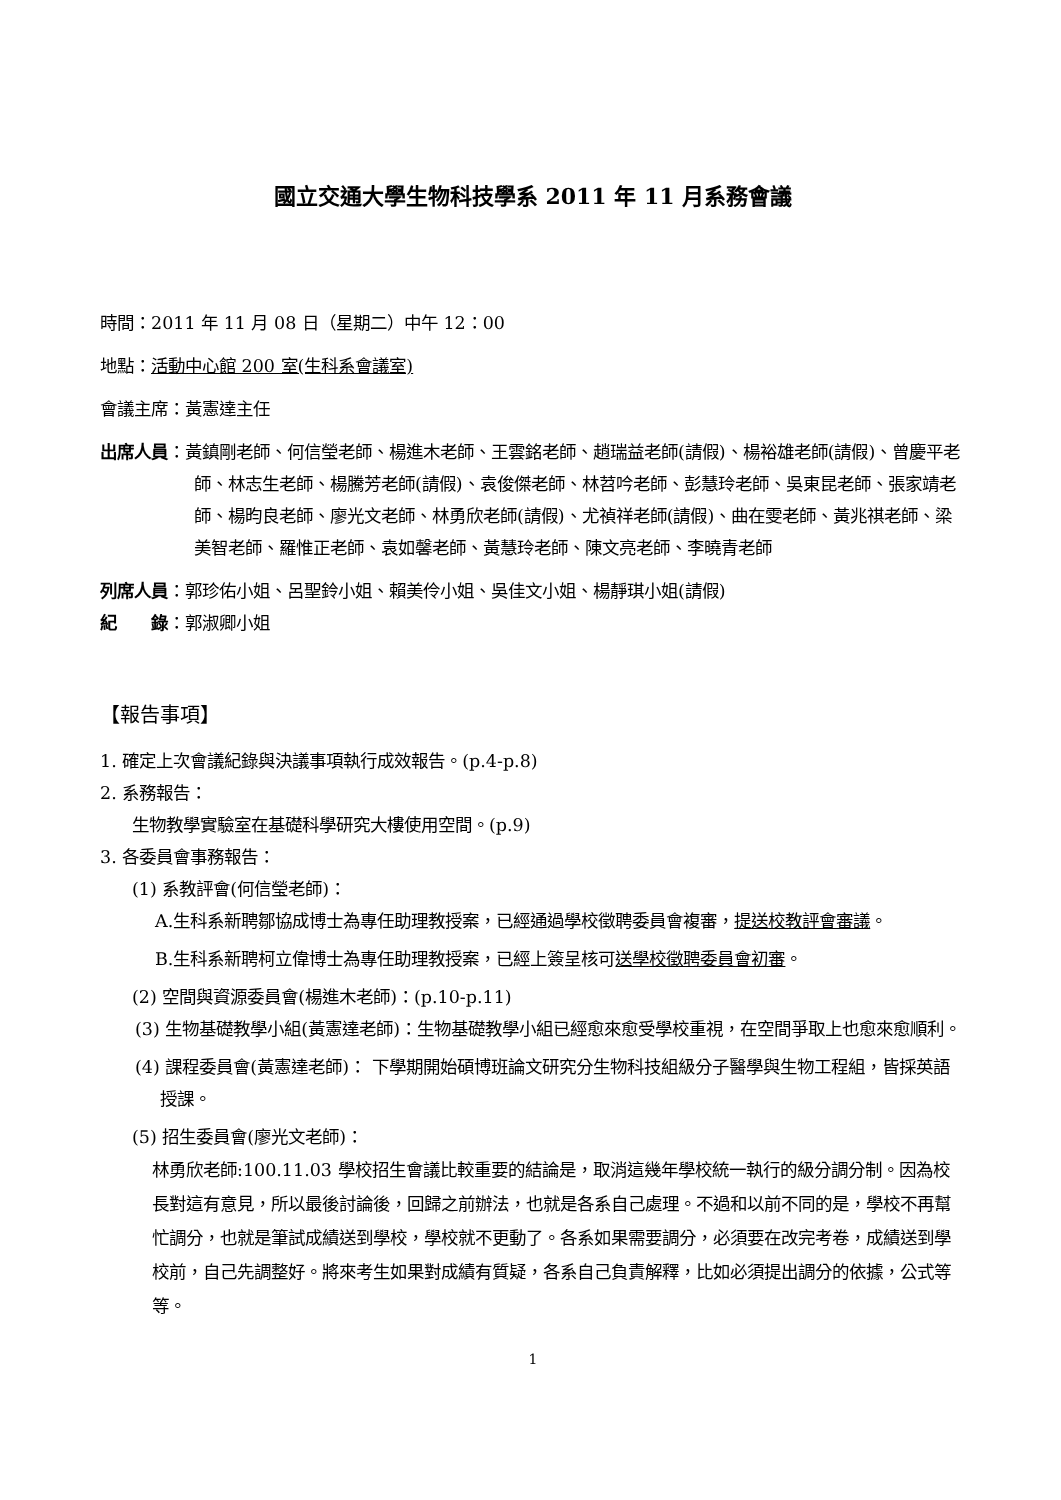國立交通大學生物科技學系 2011 年 11 月系務會議
時間：2011 年 11 月 08 日（星期二）中午 12：00
地點：活動中心館 200 室(生科系會議室)
會議主席：黃憲達主任
出席人員：黃鎮剛老師、何信瑩老師、楊進木老師、王雲銘老師、趙瑞益老師(請假)、楊裕雄老師(請假)、曾慶平老師、林志生老師、楊騰芳老師(請假)、袁俊傑老師、林苕吟老師、彭慧玲老師、吳東昆老師、張家靖老師、楊昀良老師、廖光文老師、林勇欣老師(請假)、尤禎祥老師(請假)、曲在雯老師、黃兆祺老師、梁美智老師、羅惟正老師、袁如馨老師、黃慧玲老師、陳文亮老師、李曉青老師
列席人員：郭珍佑小姐、呂聖鈴小姐、賴美伶小姐、吳佳文小姐、楊靜琪小姐(請假)
紀　　錄：郭淑卿小姐
【報告事項】
1. 確定上次會議紀錄與決議事項執行成效報告。(p.4-p.8)
2. 系務報告：
生物教學實驗室在基礎科學研究大樓使用空間。(p.9)
3. 各委員會事務報告：
(1) 系教評會(何信瑩老師)：
A.生科系新聘鄒協成博士為專任助理教授案，已經通過學校徵聘委員會複審，提送校教評會審議。
B.生科系新聘柯立偉博士為專任助理教授案，已經上簽呈核可送學校徵聘委員會初審。
(2) 空間與資源委員會(楊進木老師)：(p.10-p.11)
(3) 生物基礎教學小組(黃憲達老師)：生物基礎教學小組已經愈來愈受學校重視，在空間爭取上也愈來愈順利。
(4) 課程委員會(黃憲達老師)： 下學期開始碩博班論文研究分生物科技組級分子醫學與生物工程組，皆採英語授課。
(5) 招生委員會(廖光文老師)：
林勇欣老師:100.11.03 學校招生會議比較重要的結論是，取消這幾年學校統一執行的級分調分制。因為校長對這有意見，所以最後討論後，回歸之前辦法，也就是各系自己處理。不過和以前不同的是，學校不再幫忙調分，也就是筆試成績送到學校，學校就不更動了。各系如果需要調分，必須要在改完考卷，成績送到學校前，自己先調整好。將來考生如果對成績有質疑，各系自己負責解釋，比如必須提出調分的依據，公式等等。
1